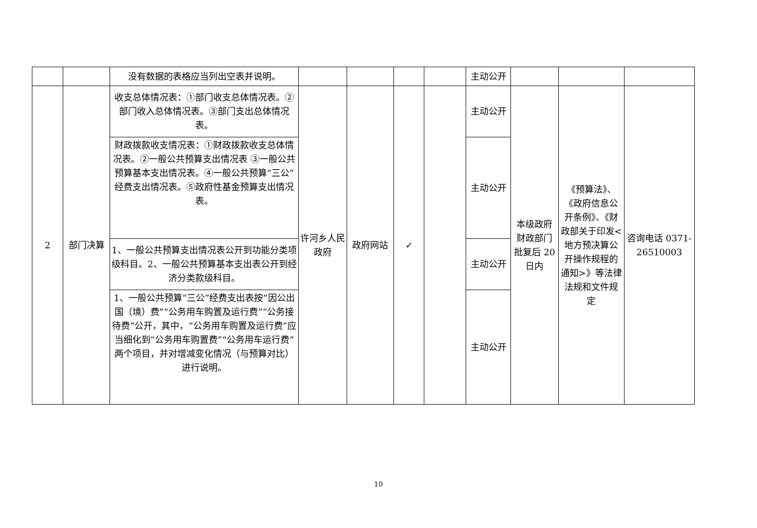| | | 没有数据的表格应当列出空表并说明。 | | | | | 主动公开 | | | |
| 2 | 部门决算 | 收支总体情况表：①部门收支总体情况表。②部门收入总体情况表。③部门支出总体情况表。 | 许河乡人民政府 | 政府网站 | ✓ | | 主动公开 | 本级政府财政部门批复后 20 日内 | 《预算法》、《政府信息公开条例》、《财政部关于印发<地方预决算公开操作规程的通知>》等法律法规和文件规定 | 咨询电话 0371-26510003 |
| | | 财政拨款收支情况表：①财政拨款收支总体情况表。②一般公共预算支出情况表 ③一般公共预算基本支出情况表。④一般公共预算“三公”经费支出情况表。⑤政府性基金预算支出情况表。 | | | | | 主动公开 | | | |
| | | 1、一般公共预算支出情况表公开到功能分类项级科目。2、一般公共预算基本支出表公开到经济分类款级科目。 | | | | | 主动公开 | | | |
| | | 1、一般公共预算“三公”经费支出表按“因公出国（境）费”“公务用车购置及运行费”“公务接待费”公开，其中，“公务用车购置及运行费”应当细化到“公务用车购置费”“公务用车运行费”两个项目，并对增减变化情况（与预算对比）进行说明。 | | | | | 主动公开 | | | |
10